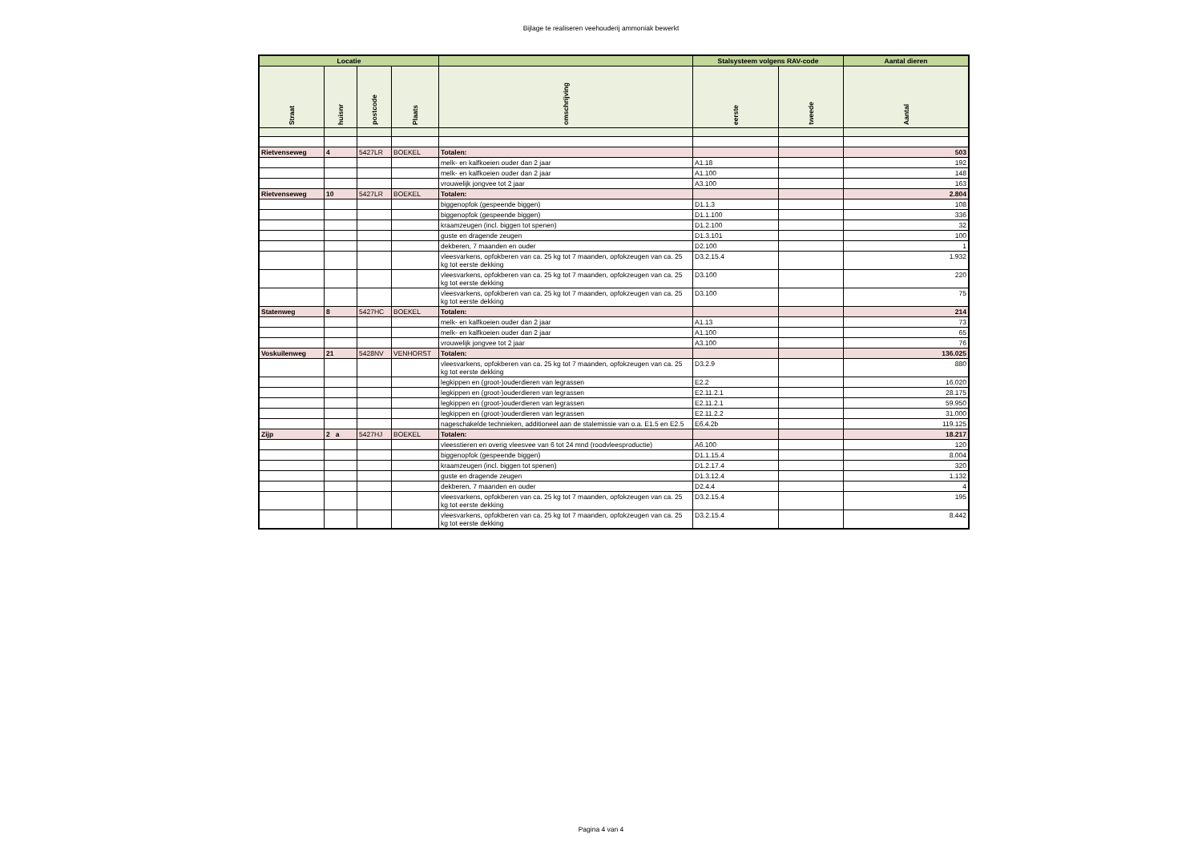Bijlage te realiseren veehouderij ammoniak bewerkt
| Locatie | | | | | Stalsysteem volgens RAV-code | | Aantal dieren |
| --- | --- | --- | --- | --- | --- | --- | --- |
| Straat | huisnr | postcode | Plaats | omschrijving | eerste | tweede | Aantal |
| Rietvenseweg | 4 | 5427LR | BOEKEL | Totalen: | | | 503 |
| | | | | melk- en kalfkoeien ouder dan 2 jaar | A1.18 | | 192 |
| | | | | melk- en kalfkoeien ouder dan 2 jaar | A1.100 | | 148 |
| | | | | vrouwelijk jongvee tot 2 jaar | A3.100 | | 163 |
| Rietvenseweg | 10 | 5427LR | BOEKEL | Totalen: | | | 2.804 |
| | | | | biggenopfok (gespeende biggen) | D1.1.3 | | 108 |
| | | | | biggenopfok (gespeende biggen) | D1.1.100 | | 336 |
| | | | | kraamzeugen (incl. biggen tot spenen) | D1.2.100 | | 32 |
| | | | | guste en dragende zeugen | D1.3.101 | | 100 |
| | | | | dekberen, 7 maanden en ouder | D2.100 | | 1 |
| | | | | vleesvarkens, opfokberen van ca. 25 kg tot 7 maanden, opfokzeugen van ca. 25 kg tot eerste dekking | D3.2.15.4 | | 1.932 |
| | | | | vleesvarkens, opfokberen van ca. 25 kg tot 7 maanden, opfokzeugen van ca. 25 kg tot eerste dekking | D3.100 | | 220 |
| | | | | vleesvarkens, opfokberen van ca. 25 kg tot 7 maanden, opfokzeugen van ca. 25 kg tot eerste dekking | D3.100 | | 75 |
| Statenweg | 8 | 5427HC | BOEKEL | Totalen: | | | 214 |
| | | | | melk- en kalfkoeien ouder dan 2 jaar | A1.13 | | 73 |
| | | | | melk- en kalfkoeien ouder dan 2 jaar | A1.100 | | 65 |
| | | | | vrouwelijk jongvee tot 2 jaar | A3.100 | | 76 |
| Voskuilenweg | 21 | 5428NV | VENHORST | Totalen: | | | 136.025 |
| | | | | vleesvarkens, opfokberen van ca. 25 kg tot 7 maanden, opfokzeugen van ca. 25 kg tot eerste dekking | D3.2.9 | | 880 |
| | | | | legkippen en (groot-)ouderdieren van legrassen | E2.2 | | 16.020 |
| | | | | legkippen en (groot-)ouderdieren van legrassen | E2.11.2.1 | | 28.175 |
| | | | | legkippen en (groot-)ouderdieren van legrassen | E2.11.2.1 | | 59.950 |
| | | | | legkippen en (groot-)ouderdieren van legrassen | E2.11.2.2 | | 31.000 |
| | | | | nageschakelde technieken, additioneel aan de stalemissie van o.a. E1.5 en E2.5 | E6.4.2b | | 119.125 |
| Zijp | 2 a | 5427HJ | BOEKEL | Totalen: | | | 18.217 |
| | | | | vleesstieren en overig vleesvee van 6 tot 24 mnd (roodvleesproductie) | A6.100 | | 120 |
| | | | | biggenopfok (gespeende biggen) | D1.1.15.4 | | 8.004 |
| | | | | kraamzeugen (incl. biggen tot spenen) | D1.2.17.4 | | 320 |
| | | | | guste en dragende zeugen | D1.3.12.4 | | 1.132 |
| | | | | dekberen, 7 maanden en ouder | D2.4.4 | | 4 |
| | | | | vleesvarkens, opfokberen van ca. 25 kg tot 7 maanden, opfokzeugen van ca. 25 kg tot eerste dekking | D3.2.15.4 | | 195 |
| | | | | vleesvarkens, opfokberen van ca. 25 kg tot 7 maanden, opfokzeugen van ca. 25 kg tot eerste dekking | D3.2.15.4 | | 8.442 |
Pagina 4 van 4